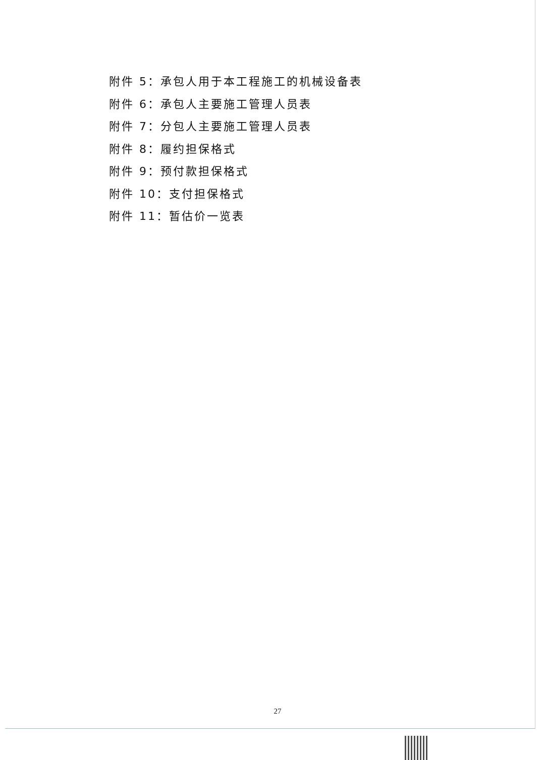附件 5：承包人用于本工程施工的机械设备表
附件 6：承包人主要施工管理人员表
附件 7：分包人主要施工管理人员表
附件 8：履约担保格式
附件 9：预付款担保格式
附件 10：支付担保格式
附件 11：暂估价一览表
27